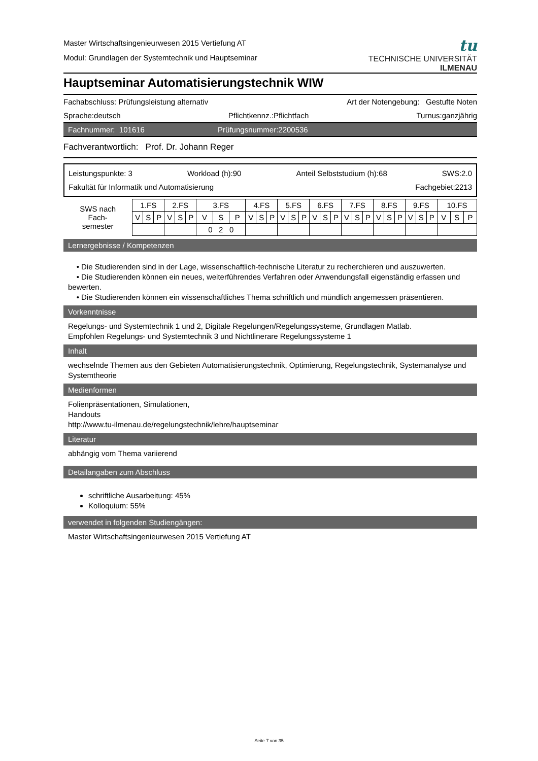Master Wirtschaftsingenieurwesen 2015 Vertiefung AT
Modul: Grundlagen der Systemtechnik und Hauptseminar
tu
TECHNISCHE UNIVERSITÄT
ILMENAU
Hauptseminar Automatisierungstechnik WIW
Fachabschluss: Prüfungsleistung alternativ Art der Notengebung: Gestufte Noten
Sprache:deutsch Pflichtkennz.:Pflichtfach Turnus:ganzjährig
Fachnummer: 101616 Prüfungsnummer:2200536
Fachverantwortlich: Prof. Dr. Johann Reger
Leistungspunkte: 3 Workload (h):90 Anteil Selbststudium (h):68 SWS:2.0
Fakultät für Informatik und Automatisierung Fachgebiet:2213
| SWS nach Fach- semester | 1.FS | | | 2.FS | | | 3.FS | | | 4.FS | | | 5.FS | | | 6.FS | | | 7.FS | | | 8.FS | | | 9.FS | | | 10.FS | | |
| | V | S | P | V | S | P | V | S | P | V | S | P | V | S | P | V | S | P | V | S | P | V | S | P | V | S | P | V | S | P |
| | | | | | | | 0 2 0 | | | | | | | | | | | | | | | | | | | | | | | |
Lernergebnisse / Kompetenzen
• Die Studierenden sind in der Lage, wissenschaftlich-technische Literatur zu recherchieren und auszuwerten.
• Die Studierenden können ein neues, weiterführendes Verfahren oder Anwendungsfall eigenständig erfassen und bewerten.
• Die Studierenden können ein wissenschaftliches Thema schriftlich und mündlich angemessen präsentieren.
Vorkenntnisse
Regelungs- und Systemtechnik 1 und 2, Digitale Regelungen/Regelungssysteme, Grundlagen Matlab.
Empfohlen Regelungs- und Systemtechnik 3 und Nichtlinerare Regelungssysteme 1
Inhalt
wechselnde Themen aus den Gebieten Automatisierungstechnik, Optimierung, Regelungstechnik, Systemanalyse und Systemtheorie
Medienformen
Folienpräsentationen, Simulationen,
Handouts
http://www.tu-ilmenau.de/regelungstechnik/lehre/hauptseminar
Literatur
abhängig vom Thema variierend
Detailangaben zum Abschluss
schriftliche Ausarbeitung: 45%
Kolloquium: 55%
verwendet in folgenden Studiengängen:
Master Wirtschaftsingenieurwesen 2015 Vertiefung AT
Seite 7 von 35